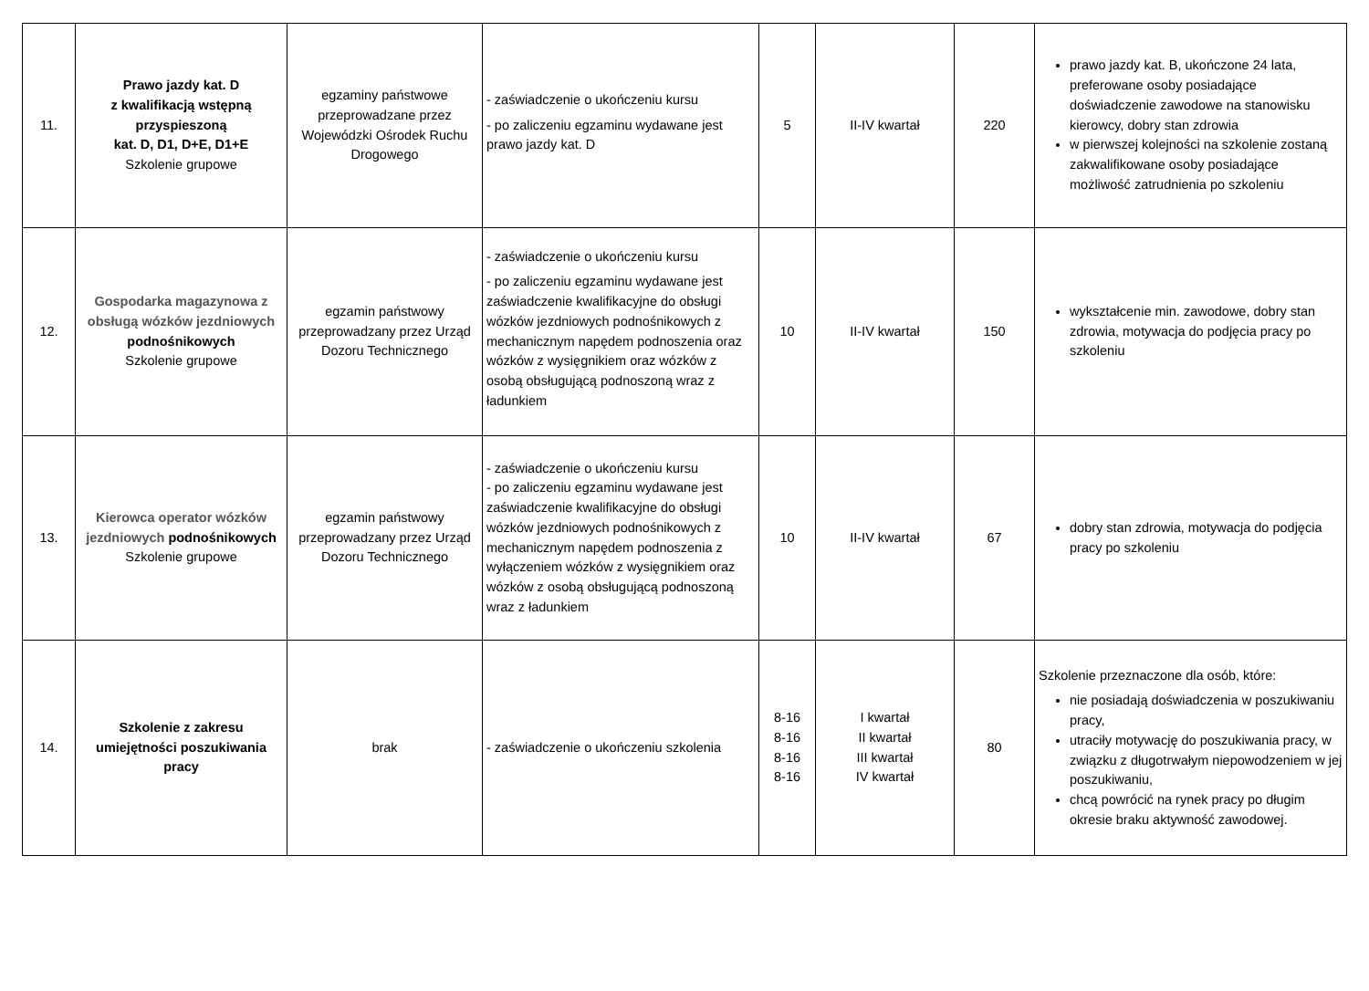| 11. | Prawo jazdy kat. D z kwalifikacją wstępną przyspieszoną kat. D, D1, D+E, D1+E Szkolenie grupowe | egzaminy państwowe przeprowadzane przez Wojewódzki Ośrodek Ruchu Drogowego | - zaświadczenie o ukończeniu kursu - po zaliczeniu egzaminu wydawane jest prawo jazdy kat. D | 5 | II-IV kwartał | 220 | prawo jazdy kat. B, ukończone 24 lata, preferowane osoby posiadające doświadczenie zawodowe na stanowisku kierowcy, dobry stan zdrowia w pierwszej kolejności na szkolenie zostaną zakwalifikowane osoby posiadające możliwość zatrudnienia po szkoleniu |
| 12. | Gospodarka magazynowa z obsługą wózków jezdniowych podnośnikowych Szkolenie grupowe | egzamin państwowy przeprowadzany przez Urząd Dozoru Technicznego | - zaświadczenie o ukończeniu kursu - po zaliczeniu egzaminu wydawane jest zaświadczenie kwalifikacyjne do obsługi wózków jezdniowych podnośnikowych z mechanicznym napędem podnoszenia oraz wózków z wysięgnikiem oraz wózków z osobą obsługującą podnoszoną wraz z ładunkiem | 10 | II-IV kwartał | 150 | wykształcenie min. zawodowe, dobry stan zdrowia, motywacja do podjęcia pracy po szkoleniu |
| 13. | Kierowca operator wózków jezdniowych podnośnikowych Szkolenie grupowe | egzamin państwowy przeprowadzany przez Urząd Dozoru Technicznego | - zaświadczenie o ukończeniu kursu - po zaliczeniu egzaminu wydawane jest zaświadczenie kwalifikacyjne do obsługi wózków jezdniowych podnośnikowych z mechanicznym napędem podnoszenia z wyłączeniem wózków z wysięgnikiem oraz wózków z osobą obsługującą podnoszoną wraz z ładunkiem | 10 | II-IV kwartał | 67 | dobry stan zdrowia, motywacja do podjęcia pracy po szkoleniu |
| 14. | Szkolenie z zakresu umiejętności poszukiwania pracy | brak | - zaświadczenie o ukończeniu szkolenia | 8-16 8-16 8-16 8-16 | I kwartał II kwartał III kwartał IV kwartał | 80 | Szkolenie przeznaczone dla osób, które: nie posiadają doświadczenia w poszukiwaniu pracy, utraciły motywację do poszukiwania pracy, w związku z długotrwałym niepowodzeniem w jej poszukiwaniu, chcą powrócić na rynek pracy po długim okresie braku aktywność zawodowej. |